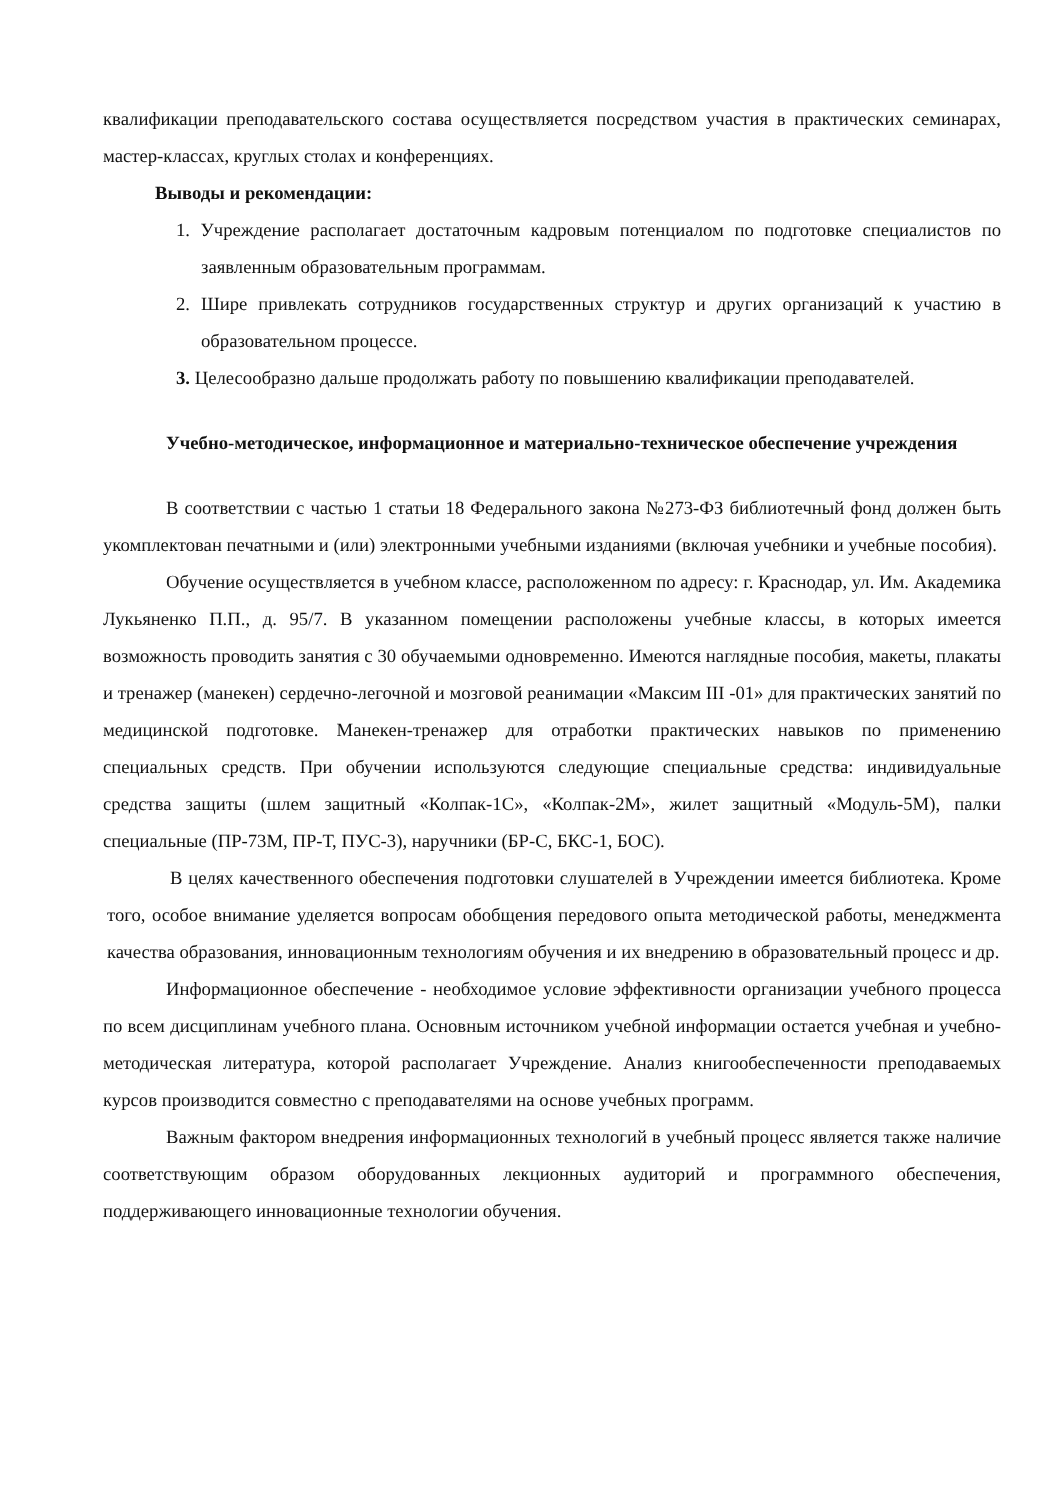квалификации преподавательского состава осуществляется посредством участия в практических семинарах, мастер-классах, круглых столах и конференциях.
Выводы и рекомендации:
1. Учреждение располагает достаточным кадровым потенциалом по подготовке специалистов по заявленным образовательным программам.
2. Шире привлекать сотрудников государственных структур и других организаций к участию в образовательном процессе.
3. Целесообразно дальше продолжать работу по повышению квалификации преподавателей.
Учебно-методическое, информационное и материально-техническое обеспечение учреждения
В соответствии с частью 1 статьи 18 Федерального закона №273-ФЗ библиотечный фонд должен быть укомплектован печатными и (или) электронными учебными изданиями (включая учебники и учебные пособия).
Обучение осуществляется в учебном классе, расположенном по адресу: г. Краснодар, ул. Им. Академика Лукьяненко П.П., д. 95/7. В указанном помещении расположены учебные классы, в которых имеется возможность проводить занятия с 30 обучаемыми одновременно. Имеются наглядные пособия, макеты, плакаты и тренажер (манекен) сердечно-легочной и мозговой реанимации «Максим III -01» для практических занятий по медицинской подготовке. Манекен-тренажер для отработки практических навыков по применению специальных средств. При обучении используются следующие специальные средства: индивидуальные средства защиты (шлем защитный «Колпак-1С», «Колпак-2М», жилет защитный «Модуль-5М), палки специальные (ПР-73М, ПР-Т, ПУС-3), наручники (БР-С, БКС-1, БОС).
В целях качественного обеспечения подготовки слушателей в Учреждении имеется библиотека. Кроме того, особое внимание уделяется вопросам обобщения передового опыта методической работы, менеджмента качества образования, инновационным технологиям обучения и их внедрению в образовательный процесс и др.
Информационное обеспечение - необходимое условие эффективности организации учебного процесса по всем дисциплинам учебного плана. Основным источником учебной информации остается учебная и учебно-методическая литература, которой располагает Учреждение. Анализ книгообеспеченности преподаваемых курсов производится совместно с преподавателями на основе учебных программ.
Важным фактором внедрения информационных технологий в учебный процесс является также наличие соответствующим образом оборудованных лекционных аудиторий и программного обеспечения, поддерживающего инновационные технологии обучения.